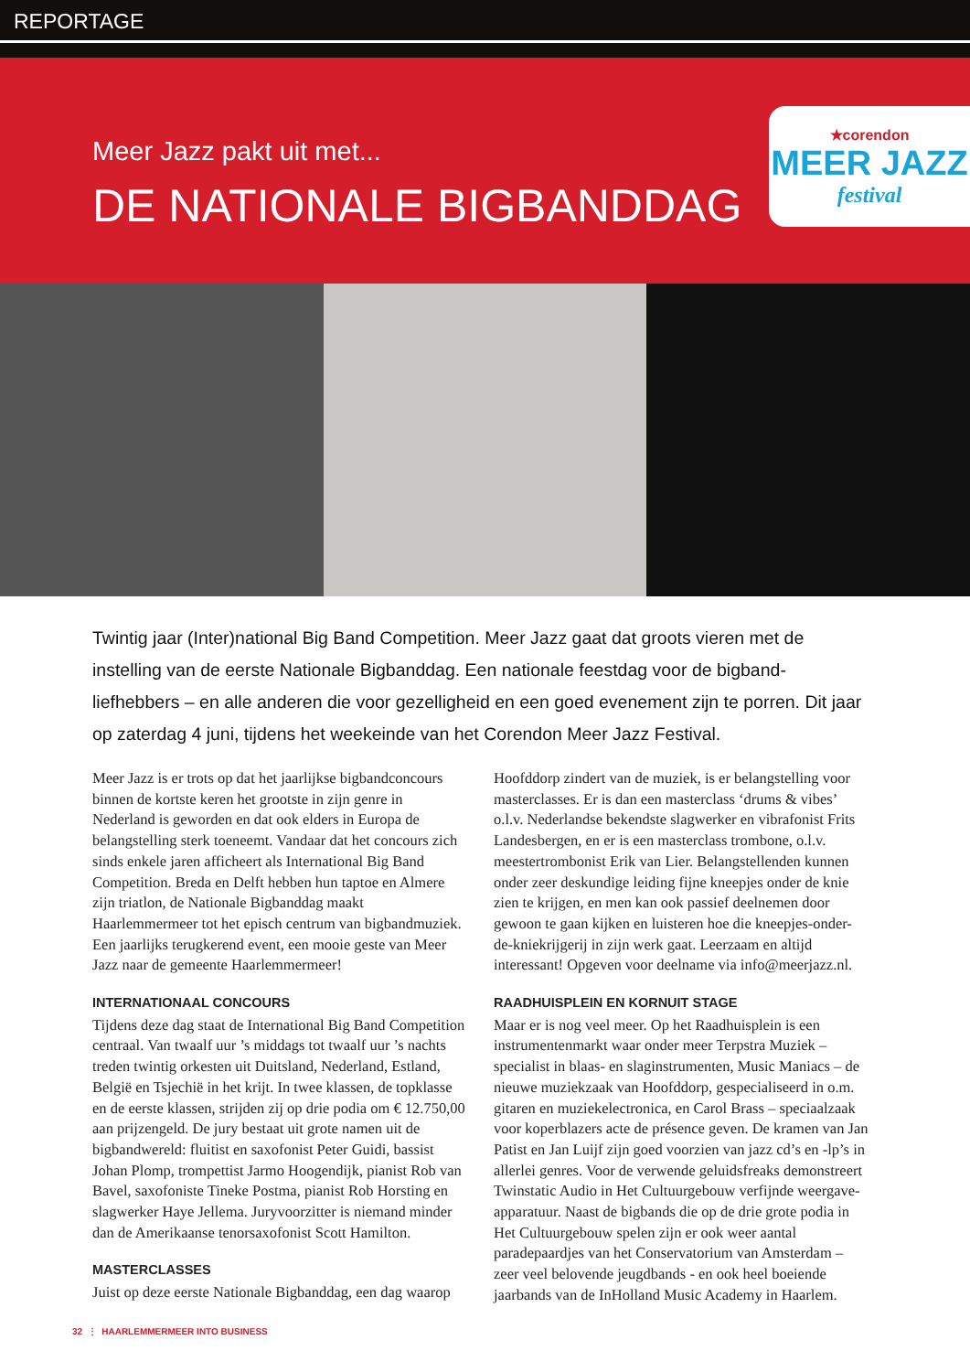REPORTAGE
Meer Jazz pakt uit met...
DE NATIONALE BIGBANDDAG
★corendon
MEER JAZZ
festival
Twintig jaar (Inter)national Big Band Competition. Meer Jazz gaat dat groots vieren met de instelling van de eerste Nationale Bigbanddag. Een nationale feestdag voor de bigband-liefhebbers – en alle anderen die voor gezelligheid en een goed evenement zijn te porren. Dit jaar op zaterdag 4 juni, tijdens het weekeinde van het Corendon Meer Jazz Festival.
Meer Jazz is er trots op dat het jaarlijkse bigbandconcours binnen de kortste keren het grootste in zijn genre in Nederland is geworden en dat ook elders in Europa de belangstelling sterk toeneemt. Vandaar dat het concours zich sinds enkele jaren afficheert als International Big Band Competition. Breda en Delft hebben hun taptoe en Almere zijn triatlon, de Nationale Bigbanddag maakt Haarlemmermeer tot het episch centrum van bigbandmuziek. Een jaarlijks terugkerend event, een mooie geste van Meer Jazz naar de gemeente Haarlemmermeer!
INTERNATIONAAL CONCOURS
Tijdens deze dag staat de International Big Band Competition centraal. Van twaalf uur ’s middags tot twaalf uur ’s nachts treden twintig orkesten uit Duitsland, Nederland, Estland, België en Tsjechië in het krijt. In twee klassen, de topklasse en de eerste klassen, strijden zij op drie podia om € 12.750,00 aan prijzengeld. De jury bestaat uit grote namen uit de bigbandwereld: fluitist en saxofonist Peter Guidi, bassist Johan Plomp, trompettist Jarmo Hoogendijk, pianist Rob van Bavel, saxofoniste Tineke Postma, pianist Rob Horsting en slagwerker Haye Jellema. Juryvoorzitter is niemand minder dan de Amerikaanse tenorsaxofonist Scott Hamilton.
MASTERCLASSES
Juist op deze eerste Nationale Bigbanddag, een dag waarop
Hoofddorp zindert van de muziek, is er belangstelling voor masterclasses. Er is dan een masterclass ‘drums & vibes’ o.l.v. Nederlandse bekendste slagwerker en vibrafonist Frits Landesbergen, en er is een masterclass trombone, o.l.v. meestertrombonist Erik van Lier. Belangstellenden kunnen onder zeer deskundige leiding fijne kneepjes onder de knie zien te krijgen, en men kan ook passief deelnemen door gewoon te gaan kijken en luisteren hoe die kneepjes-onder-de-kniekrijgerij in zijn werk gaat. Leerzaam en altijd interessant! Opgeven voor deelname via info@meerjazz.nl.
RAADHUISPLEIN EN KORNUIT STAGE
Maar er is nog veel meer. Op het Raadhuisplein is een instrumentenmarkt waar onder meer Terpstra Muziek – specialist in blaas- en slaginstrumenten, Music Maniacs – de nieuwe muziekzaak van Hoofddorp, gespecialiseerd in o.m. gitaren en muziekelectronica, en Carol Brass – speciaalzaak voor koperblazers acte de présence geven. De kramen van Jan Patist en Jan Luijf zijn goed voorzien van jazz cd’s en -lp’s in allerlei genres. Voor de verwende geluidsfreaks demonstreert Twinstatic Audio in Het Cultuurgebouw verfijnde weergave-apparatuur. Naast de bigbands die op de drie grote podia in Het Cultuurgebouw spelen zijn er ook weer aantal paradepaardjes van het Conservatorium van Amsterdam – zeer veel belovende jeugdbands - en ook heel boeiende jaarbands van de InHolland Music Academy in Haarlem.
32 ⋮ HAARLEMMERMEER INTO BUSINESS